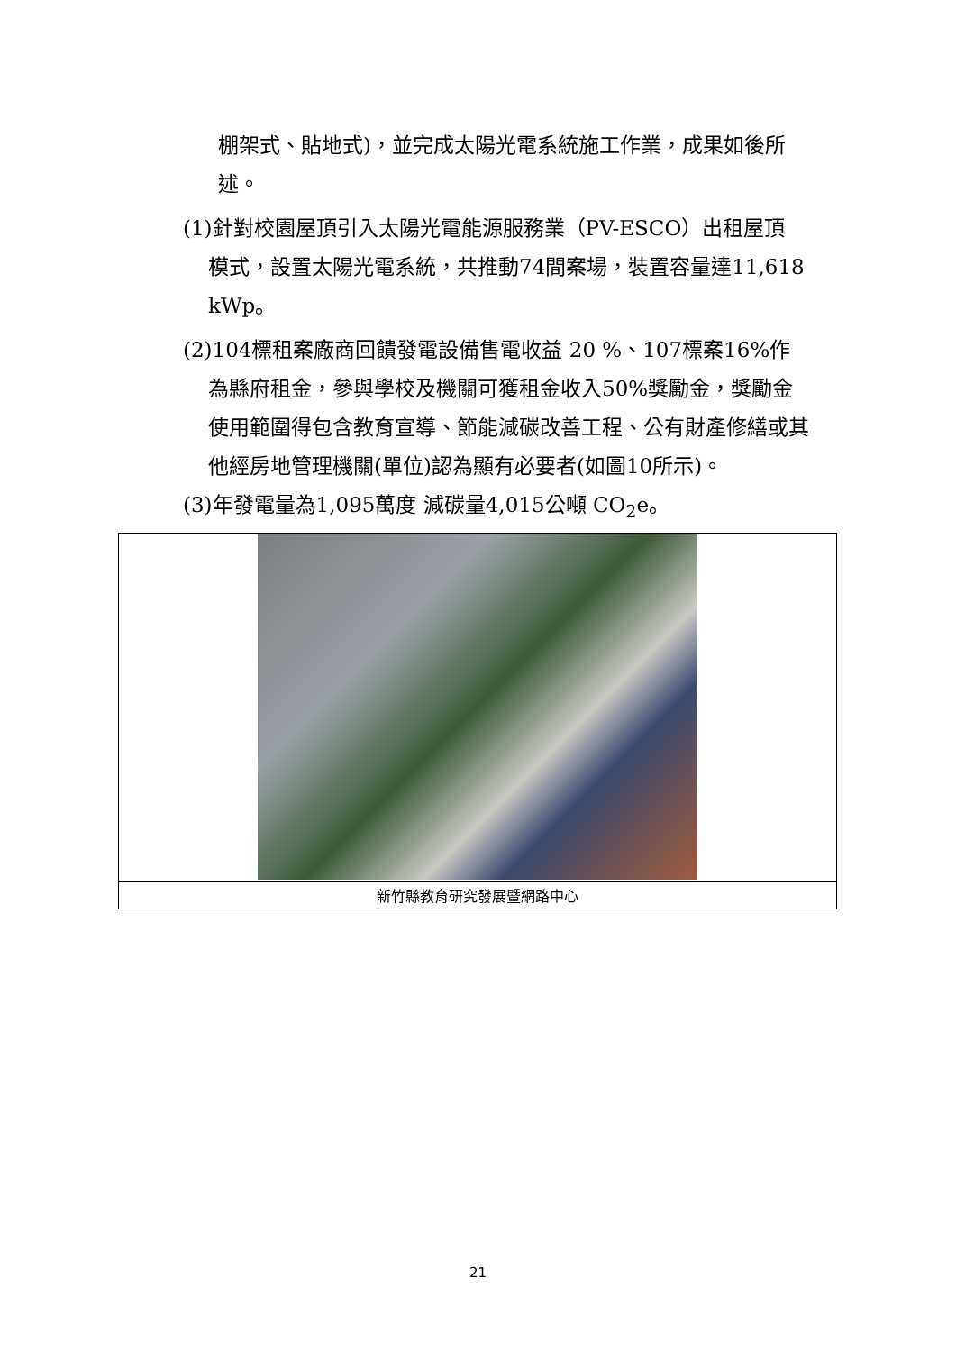棚架式、貼地式)，並完成太陽光電系統施工作業，成果如後所述。
(1)針對校園屋頂引入太陽光電能源服務業（PV-ESCO）出租屋頂
模式，設置太陽光電系統，共推動74間案場，裝置容量達11,618 kWp。
(2)104標租案廠商回饋發電設備售電收益 20 %、107標案16%作
為縣府租金，參與學校及機關可獲租金收入50%獎勵金，獎勵金使用範圍得包含教育宣導、節能減碳改善工程、公有財產修繕或其他經房地管理機關(單位)認為顯有必要者(如圖10所示)。
(3)年發電量為1,095萬度 減碳量4,015公噸 CO<sub>2</sub>e。
| 新竹縣教育研究發展暨網路中心 |
21